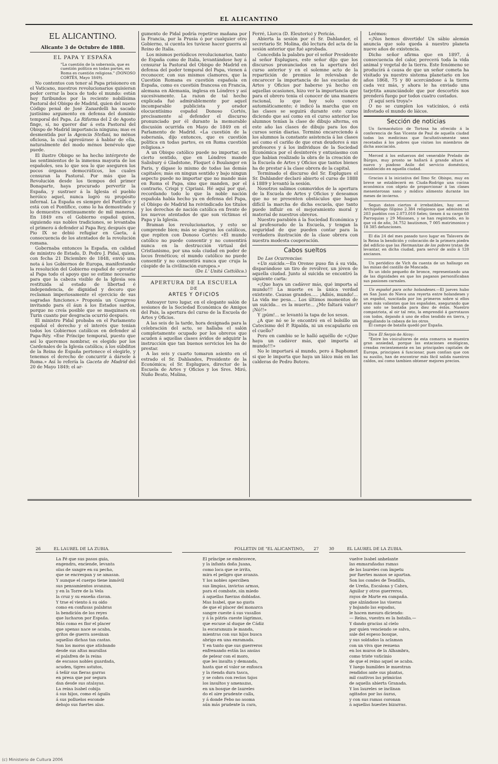EL ALICANTINO
EL ALICANTINO.
Alicante 3 de Octubre de 1888.
EL PAPA Y ESPAÑA
"La cuestión de la soberanía, que es cuestión política en todas partes, en Roma es cuestión religiosa." (DONOSO CORTÉS, Mayo 1849).
No contentos con tener al Papa prisionero en el Vaticano, nuestros revolucionarios quisieran poder cerrar la boca de todo el mundo: están hoy furibundos por la reciente nobilísima Pastoral del Obispo de Madrid, quien del nuevo Código penal de José Zanardelli ha sacado justísimo argumento en defensa del dominio temporal del Papa. La Riforma del 2 de Agosto finge, sí, no querer dar á esta Pastoral del Obispo de Madrid importancia ninguna; mas es desmentida por la Agencia Stefani, no ménos oficiosa, la cual apresúrase á hablar de ella, naturalmente del modo ménos benévolo que puede.
El ilustre Obispo se ha hecho intérprete de las sentimientos de la inmensa mayoría de los españoles, sea lo que sea lo que aseguren los pocos órganos democráticos, los cuales censuran la Pastoral. Por más que la Revolución desde los tiempos del primer Bonaparte, haya procurado pervertir la España, y sustraer á la Iglesia el pueblo heróico aquel, nunca logró su propósito infernal. La España es siempre del Pontífice y está con el Pontífice, como lo ha demostrado y lo demuestra continuamente de mil maneras. En 1849 era el Gobierno español quien, siguiendo sus nobles tradiciones, se levantaba el primero á defender al Papa Rey, después que Pio IX se debió refugiar en Gaeta, á consecuencia de los atentados de la revolución romana.
Gobernaba entonces la España, en calidad de ministro de Estado, D. Pedro J. Pidal, quien, con fecha 21 Diciembre de 1848, envió una nota á los Gobiernos de Europa, manifestando la resolución del Gobierno español de «prestar al Papa todo el apoyo que se estime necesario para que la cabeza visible de la Iglesia sea restituida al estado de libertad é independencia, de dignidad y decoro que reclaman imperiosamente el ejercicio de sus sagradas funciones.» Proponía un Congreso invitando para él áun á los Estados sardos, porque no creía posible que se maquinara en Turin cuanto por desgracia ocurrió después.
El ministro Pidal probaba en el Parlamento español el derecho y el interés que tenían todos los Gobiernos católicos en defender al Papa-Réy. «Ese Príncipe temporal, puesto que así lo queremos nombrar, es elegido por los Cardenales de la Iglesia católica; á los súbditos de la Reina de España pertenece el elegirle, y tenemos el derecho de concurrir á dársele á Roma.» Así lo refería la Gaceta de Madrid del 20 de Mayo 1849; el ar-
gumento de Pidal podría repetirse mañana por la Francia, por la Prusia ó por cualquier otro Gobierno, si cuenta les tuviese hacer guerra al Reino de Italia.
Los mismos periódicos revolucionarios, tanto de España como de Italia, levantándose hoy á censurar la Pastoral del Obispo de Madrid en defensa del poder temporal del Papa, vienen á reconocer, con sus mismos clamores, que la Cuestión Romana es cuestión española en España, como es cuestión francesa en Francia, alemana en Alemania, inglesa en Lóndres y así sucesivamente. La razon de tal hecho explicada fué admirablemente por aquel incomparable publicista y orador elocuentísimo español Donoso Cortés, precisamente al defender el discurso pronunciado por él durante la memorable discusión ocurrida en Mayo de 1849 en el Parlamento de Madrid. «La cuestión de la soberanía, dijo entonces, que es cuestión política en todas partes, es en Roma cuestión religiosa.»
A un Obispo católico puede no importar, en cierto sentido, que en Lóndres mande Salisbury ó Gladstone, Floquet ó Boulanger en Paris, y dígase lo mismo de todas las demás capitales; más en ningun sentido y bajo ningun aspecto puede no importar que no mande más en Roma el Papa, sino que manden, por el contrario, Crispi y Cipriani. Hé aquí por qué, recordando todo lo que la noble nación española había hecho ya en defensa del Papa, el Obispo de Madrid ha reivindicado los títulos y los derechos de nación católica en frente de los nuevos atentados de que son víctimas el Papa y la Iglesia.
Braman los revolucionarios, y esto se comprende bien; más se alegran los católicos, que repiten con Donoso Cortés: «El mundo católico no puede consentir y no consentirá nunca en la destrucción virtual del Cristianismo, por una sola ciudad en poder de locos frenéticos; el mundo católico no puede consentir y no consentirá nunca que cruja la cúspide de la civilización europea.»
(De L' Unitá Cattólica.)
APERTURA DE LA ESCUELA
DE
ARTES Y OFICIOS
Anteayer tuvo lugar, en el elegante salón de sesiones de la Sociedad Económica de Amigos del Pais, la apertura del curso de la Escuela de Artes y Oficios.
A las seis de la tarde, hora designada para la celebración del acto, se hallaba el salón completamente ocupado por los obreros que acuden á aquellas clases ávidos de adquirir la instrucción que tan buenos servicios les ha de prestar.
A las seis y cuarto tomaron asiento en el estrado el Sr. Dahlandes, Presidente de la Económica; el Sr. Esplugues, director de la Escuela de Artes y Oficios y los Sres. Miró, Nuño Beato, Molina,
Ferré, Llorca (D. Eleuterio) y Pericás.
Abierta la sesión por el Sr. Dahlander, el secretario Sr. Molina, dió lectura del acta de la sesión anterior que fué aprobada.
Concedida la palabra por el señor Presidente al señor Esplugues, este señor dijo que los discursos pronunciados en la apertura del curso anterior y en el solemne acto de la repartición de premios le relevaban de encarecer la importancia de las escuelas de Artes y Oficios por haberse yá hecho en aquellas ocasiones, hizo ver la importancia que para el obrero tenia el conocer de una manera racional, lo que hoy solo conoce automáticamente; é indicó la marcha que en las clases se seguirá durante este curso diciendo que así como en el curso anterior los alumnos tenían la clase de dibujo alterna, en este año las clases de dibujo para los dos cursos serán diarias. Terminó encareciendo á los alumnos la constante asistencia á las clases así como el cariño de que eran deudores á sus profesores y á los individuos de la Sociedad Económica por el desinterés y entusiasmo con que habian realizado la obra de la creación de la Escuela de Artes y Oficios que tantos bienes ha de prestar á la clase obrera de la capital.
Terminado el discurso del Sr. Esplugues el Sr. Dahlander declaró abierto el curso de 1888 á 1889 y levantó la sesión.
Nosotros salimos conmovidos de la apertura de la Escuela de Artes y Oficios y deseamos que no se presenten obstáculos que hagan difícil la marcha de dicha escuela, que tanto puede influir en el mejoramiento moral y material de nuestros obreros.
Nuestro parabién á la Sociedad Económica y al profesorado de la Escuela, y tengan la seguridad de que pueden contar para la verdadera ilustración de la clase obrera con nuestra modesta cooperación.
Cabos sueltos
De Las Ocurrencias:
«Un suicida.—En Orense puso fin á su vida, disparándose un tiro de revólver, un jóven de aquella ciudad. Junto al suicida se encontró la siguiente carta:
«¡Que haya un cadáver más, qué importa al mundo!!! La muerte es la única verdad existente. Causas grandes..... ¡Adiós, mundo!... La vida me pesa.... Los últimos momentos de un suicida... es la muerte... ¿Me faltará valor? ¡Nó!!»
Y ¡púm!... se levantó la tapa de los sesos.
¿A que nó se le encontró en el bolsillo un Catecismo del P. Ripalda, ni un escapulario en el cuello?
Pero en cambio se le halló aquéllo de «¡Que haya un cadáver más, qué importa al mundo!!!»
No le importará al mundo, pero á Baphomet si que le importa que haya un láico más en las calderas de Pedro Botero.
Leémos:
«¡Nos hemos divertido! Un sábio alemán anuncia que solo queda á nuestro planeta nueve años de existencia.
Dicho señor afirma que en 1897, á consecuencia del calor, perecerá toda la vida animal y vegetal de la tierra. Este fenómeno se producirá á causa de que un señor cometa ha visitado ya nuestro sistema planetario en los años 1868, 75 y 80 acercándose á la tierra cada vez más, y ahora le ha enviado una tarjetita anunciándole que por descortés nos prenderá fuego por todos cuatro costados.
¡Y aquí será troya!»
O no se cumplen los vaticinios, ó está infestado el mundo de láicos.
Sección de noticias
Un farmacéutico de Tortosa ha ofrecido á la conferencia de San Vicente de Paul de aquella ciudad todas las medicinas que facultativamente sean recetadas á los pobres que visiten los miembros de dicha asociación.
Merced á los esfuerzos del venerable Prelado de Búrgos, muy pronto se hallará á grande altura el nuevo y piadoso Asilo del servicio doméstico, establecido en aquella ciudad.
Gracias á la iniciativa del Ilmo Sr. Obispo, muy en breve se establecerá en Ciuda-Rodrigo una cocina económica con objeto de proporcionar á las clases menesterosas sano y módico alimento durante los meses de invierno.
Segun datos ciertos é irrebatibles, hay en el Archipiélago filipino 2.384 religiosos que administran 203 pueblos con 2.073.010 fieles; tienen á su cargo 60 Parroquias y 29 Misiones, y se han registrado, en lo que vá de año, 34.752 bautismos, 7 005 matrimonios y 18 385 defunciones.
El dia 24 del mes pasado tuvo lugar en Talavera de la Reina la bendición y colocación de la primera piedra del edificio que las Hermanitas de los pobres tratan de levantar, en dicha ciudad, para servir de asilo á 120 ancianos.
Un periódico de Vich da cuenta de un hallazgo en las minas del castillo de Moncada.
Es un idolo pequeño de bronce, representando una de las dignidades en que los paganos personificaban sus pasiones carnales.
Un español para ocho holandeses.—El jueves hubo en San Juan do Nieva una reyerta entre holandeses y un español, suscitada por los primeros sobre si ellos eran más valientes que los españoles, asegurando que uno solo se bastaba para diez de éstos. Nuestro compatriota, al oir tal reto, la emprendió á garrotazos con todos, dejando á uno de ellos tendido en tierra, y magullando la cabeza de los otros.
El campo de batalla quedó por España.
Dice El Serpis de Alcoy:
"Entre los vinicultores de esta comarca se muestra gran ansiedad, porque las estaciones enológicas, creadas recientemente en las principales capitales de Europa, principien á funcionar, pues confian que con su auxilio, han de encontrar más fácil salida nuestros caldos, así como tambien obtener mejores precios.
26 EL LAUREL DE LA ZUBIA.
La Fé que sus pasos guia,
engendra, enciende, levanta
olas de sangre en su pecho,
que se encrespan y se amasan.
Y aunque el cuerpo tiene inmóvil
sus pensamientos avanzan,
y en la Torre de la Vela
la cruz y su enseña clavan.
Y trae el viento á su oido
como en confusas palabras
la bendición de los reyes
que lucharon por España.
Más como es flor el placer
que apenas nace se acaba,
gritos de guerra asesinan
aquellas dichas tan castas.
Son los moros que atisbando
desde sus altas murallas
el palafren de la reina
de escasos nobles guardada,
acuden, tigres astutos,
á teñir sus fieras garras
en presa que por segura
dan desde sus atalayas.
La reina Isabel cobija
á sus hijos, como el águila
á sus polluelos esconde
debajo sus fuertes alas.
FOLLETIN DE "EL ALICANTINO„ 27
El príncipe se embravece,
y la infanta doña Juana,
como loca que se irrita,
mira el peligro que avanza.
Y los nobles aperciben
sus limpias, invictas armas,
para el combate, sin miedo
á aquellas fuerzas dobladas.
Mas Isabel, que no gusta
de que el placer del monarca
sangre cueste á sus vasallos
y á la pátria cueste lágrimas,
que escuse al duque de Cádiz
la escaramuza le manda,
mientras con sus hijos busca
abrigo en una enramada.
Y en tanto que sus guerreros
enfrenando están las ansias
de pelear con el moro,
que les insulta y demanda,
hasta que el valor se enfosca
y la rienda dura tasca,
y se cobra con recios tajos
los insultos y amenazas,
en un bosque de laureles
do el aire prudente calla,
y á donde Febo no asoma
aún más prudente la cara,
30 EL LAUREL DE LA ZUBIA.
vuelve Isabel anhelante
las enmarañadas ramas
de los laureles con ímpetu
por fuertes manos se apartan.
Son los condes de Tendilla,
de Ureña, Escalona y Cabra,
Aguilar y otros guerreros,
rayos de Marte en campaña.
que alzándose las viseras
y bajando las espadas,
le hacen mesura diciendo:
— Reina, vuestra es la batalla.—
Y dando gracias al cielo
por quien venciendo se salva,
sale del espeso bosque,
y sus soldados la aclaman
con un viva que resuena
en los muros de la Alhambra,
como triste vaticinio
de que el reino aquel se acaba.
Y luego humildes le muestran
rendidos ante sus plantas,
mil cautivos las primicias
de aquella abierta Granada.
Y los laureles se inclinan
agitados por las áuras,
y con sus ramas coronan
á aquellas huestes bizarras.
(c) Ministerio de Cultura 2006